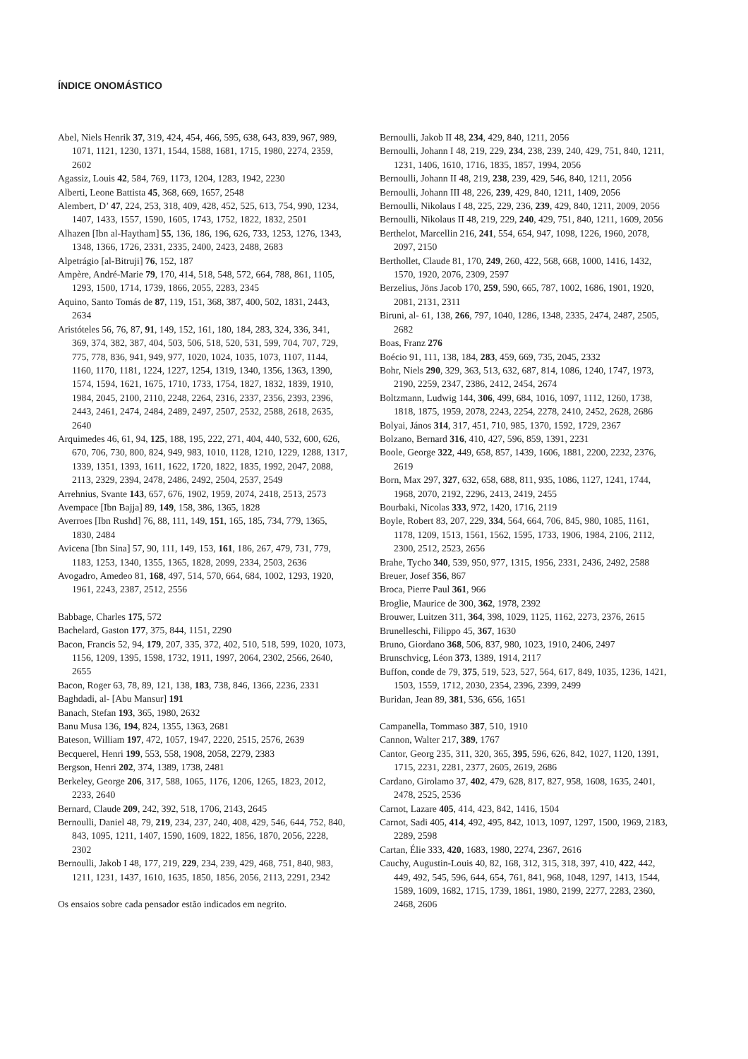ÍNDICE ONOMÁSTICO
Abel, Niels Henrik 37, 319, 424, 454, 466, 595, 638, 643, 839, 967, 989, 1071, 1121, 1230, 1371, 1544, 1588, 1681, 1715, 1980, 2274, 2359, 2602
Agassiz, Louis 42, 584, 769, 1173, 1204, 1283, 1942, 2230
Alberti, Leone Battista 45, 368, 669, 1657, 2548
Alembert, D’ 47, 224, 253, 318, 409, 428, 452, 525, 613, 754, 990, 1234, 1407, 1433, 1557, 1590, 1605, 1743, 1752, 1822, 1832, 2501
Alhazen [Ibn al-Haytham] 55, 136, 186, 196, 626, 733, 1253, 1276, 1343, 1348, 1366, 1726, 2331, 2335, 2400, 2423, 2488, 2683
Alpetrágio [al-Bitruji] 76, 152, 187
Ampère, André-Marie 79, 170, 414, 518, 548, 572, 664, 788, 861, 1105, 1293, 1500, 1714, 1739, 1866, 2055, 2283, 2345
Aquino, Santo Tomás de 87, 119, 151, 368, 387, 400, 502, 1831, 2443, 2634
Aristóteles 56, 76, 87, 91, 149, 152, 161, 180, 184, 283, 324, 336, 341, 369, 374, 382, 387, 404, 503, 506, 518, 520, 531, 599, 704, 707, 729, 775, 778, 836, 941, 949, 977, 1020, 1024, 1035, 1073, 1107, 1144, 1160, 1170, 1181, 1224, 1227, 1254, 1319, 1340, 1356, 1363, 1390, 1574, 1594, 1621, 1675, 1710, 1733, 1754, 1827, 1832, 1839, 1910, 1984, 2045, 2100, 2110, 2248, 2264, 2316, 2337, 2356, 2393, 2396, 2443, 2461, 2474, 2484, 2489, 2497, 2507, 2532, 2588, 2618, 2635, 2640
Arquimedes 46, 61, 94, 125, 188, 195, 222, 271, 404, 440, 532, 600, 626, 670, 706, 730, 800, 824, 949, 983, 1010, 1128, 1210, 1229, 1288, 1317, 1339, 1351, 1393, 1611, 1622, 1720, 1822, 1835, 1992, 2047, 2088, 2113, 2329, 2394, 2478, 2486, 2492, 2504, 2537, 2549
Arrehnius, Svante 143, 657, 676, 1902, 1959, 2074, 2418, 2513, 2573
Avempace [Ibn Bajja] 89, 149, 158, 386, 1365, 1828
Averroes [Ibn Rushd] 76, 88, 111, 149, 151, 165, 185, 734, 779, 1365, 1830, 2484
Avicena [Ibn Sina] 57, 90, 111, 149, 153, 161, 186, 267, 479, 731, 779, 1183, 1253, 1340, 1355, 1365, 1828, 2099, 2334, 2503, 2636
Avogadro, Amedeo 81, 168, 497, 514, 570, 664, 684, 1002, 1293, 1920, 1961, 2243, 2387, 2512, 2556
Babbage, Charles 175, 572
Bachelard, Gaston 177, 375, 844, 1151, 2290
Bacon, Francis 52, 94, 179, 207, 335, 372, 402, 510, 518, 599, 1020, 1073, 1156, 1209, 1395, 1598, 1732, 1911, 1997, 2064, 2302, 2566, 2640, 2655
Bacon, Roger 63, 78, 89, 121, 138, 183, 738, 846, 1366, 2236, 2331
Baghdadi, al- [Abu Mansur] 191
Banach, Stefan 193, 365, 1980, 2632
Banu Musa 136, 194, 824, 1355, 1363, 2681
Bateson, William 197, 472, 1057, 1947, 2220, 2515, 2576, 2639
Becquerel, Henri 199, 553, 558, 1908, 2058, 2279, 2383
Bergson, Henri 202, 374, 1389, 1738, 2481
Berkeley, George 206, 317, 588, 1065, 1176, 1206, 1265, 1823, 2012, 2233, 2640
Bernard, Claude 209, 242, 392, 518, 1706, 2143, 2645
Bernoulli, Daniel 48, 79, 219, 234, 237, 240, 408, 429, 546, 644, 752, 840, 843, 1095, 1211, 1407, 1590, 1609, 1822, 1856, 1870, 2056, 2228, 2302
Bernoulli, Jakob I 48, 177, 219, 229, 234, 239, 429, 468, 751, 840, 983, 1211, 1231, 1437, 1610, 1635, 1850, 1856, 2056, 2113, 2291, 2342
Os ensaios sobre cada pensador estão indicados em negrito.
Bernoulli, Jakob II 48, 234, 429, 840, 1211, 2056
Bernoulli, Johann I 48, 219, 229, 234, 238, 239, 240, 429, 751, 840, 1211, 1231, 1406, 1610, 1716, 1835, 1857, 1994, 2056
Bernoulli, Johann II 48, 219, 238, 239, 429, 546, 840, 1211, 2056
Bernoulli, Johann III 48, 226, 239, 429, 840, 1211, 1409, 2056
Bernoulli, Nikolaus I 48, 225, 229, 236, 239, 429, 840, 1211, 2009, 2056
Bernoulli, Nikolaus II 48, 219, 229, 240, 429, 751, 840, 1211, 1609, 2056
Berthelot, Marcellin 216, 241, 554, 654, 947, 1098, 1226, 1960, 2078, 2097, 2150
Berthollet, Claude 81, 170, 249, 260, 422, 568, 668, 1000, 1416, 1432, 1570, 1920, 2076, 2309, 2597
Berzelius, Jöns Jacob 170, 259, 590, 665, 787, 1002, 1686, 1901, 1920, 2081, 2131, 2311
Biruni, al- 61, 138, 266, 797, 1040, 1286, 1348, 2335, 2474, 2487, 2505, 2682
Boas, Franz 276
Boécio 91, 111, 138, 184, 283, 459, 669, 735, 2045, 2332
Bohr, Niels 290, 329, 363, 513, 632, 687, 814, 1086, 1240, 1747, 1973, 2190, 2259, 2347, 2386, 2412, 2454, 2674
Boltzmann, Ludwig 144, 306, 499, 684, 1016, 1097, 1112, 1260, 1738, 1818, 1875, 1959, 2078, 2243, 2254, 2278, 2410, 2452, 2628, 2686
Bolyai, János 314, 317, 451, 710, 985, 1370, 1592, 1729, 2367
Bolzano, Bernard 316, 410, 427, 596, 859, 1391, 2231
Boole, George 322, 449, 658, 857, 1439, 1606, 1881, 2200, 2232, 2376, 2619
Born, Max 297, 327, 632, 658, 688, 811, 935, 1086, 1127, 1241, 1744, 1968, 2070, 2192, 2296, 2413, 2419, 2455
Bourbaki, Nicolas 333, 972, 1420, 1716, 2119
Boyle, Robert 83, 207, 229, 334, 564, 664, 706, 845, 980, 1085, 1161, 1178, 1209, 1513, 1561, 1562, 1595, 1733, 1906, 1984, 2106, 2112, 2300, 2512, 2523, 2656
Brahe, Tycho 340, 539, 950, 977, 1315, 1956, 2331, 2436, 2492, 2588
Breuer, Josef 356, 867
Broca, Pierre Paul 361, 966
Broglie, Maurice de 300, 362, 1978, 2392
Brouwer, Luitzen 311, 364, 398, 1029, 1125, 1162, 2273, 2376, 2615
Brunelleschi, Filippo 45, 367, 1630
Bruno, Giordano 368, 506, 837, 980, 1023, 1910, 2406, 2497
Brunschvicg, Léon 373, 1389, 1914, 2117
Buffon, conde de 79, 375, 519, 523, 527, 564, 617, 849, 1035, 1236, 1421, 1503, 1559, 1712, 2030, 2354, 2396, 2399, 2499
Buridan, Jean 89, 381, 536, 656, 1651
Campanella, Tommaso 387, 510, 1910
Cannon, Walter 217, 389, 1767
Cantor, Georg 235, 311, 320, 365, 395, 596, 626, 842, 1027, 1120, 1391, 1715, 2231, 2281, 2377, 2605, 2619, 2686
Cardano, Girolamo 37, 402, 479, 628, 817, 827, 958, 1608, 1635, 2401, 2478, 2525, 2536
Carnot, Lazare 405, 414, 423, 842, 1416, 1504
Carnot, Sadi 405, 414, 492, 495, 842, 1013, 1097, 1297, 1500, 1969, 2183, 2289, 2598
Cartan, Élie 333, 420, 1683, 1980, 2274, 2367, 2616
Cauchy, Augustin-Louis 40, 82, 168, 312, 315, 318, 397, 410, 422, 442, 449, 492, 545, 596, 644, 654, 761, 841, 968, 1048, 1297, 1413, 1544, 1589, 1609, 1682, 1715, 1739, 1861, 1980, 2199, 2277, 2283, 2360, 2468, 2606